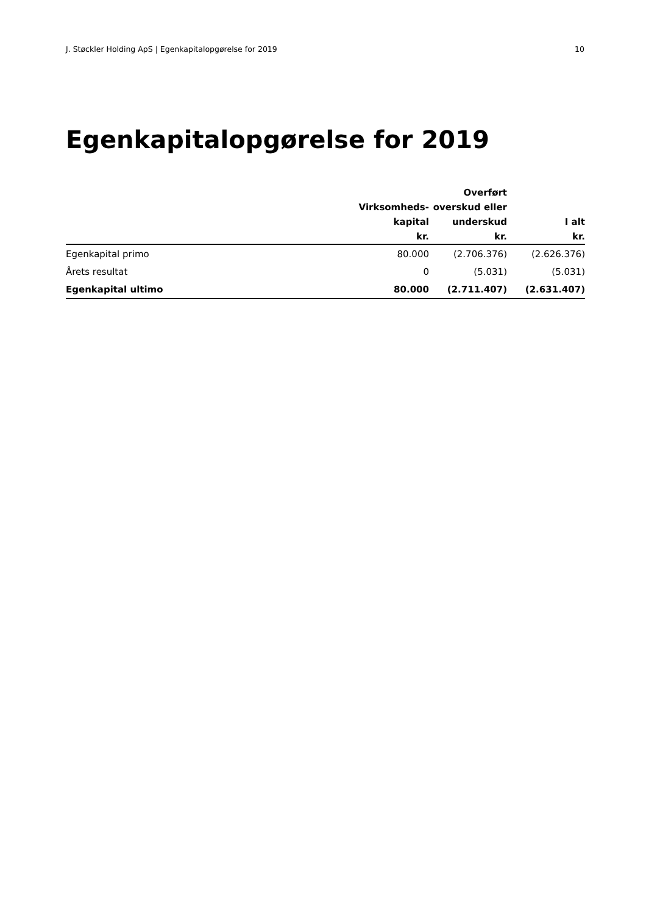J. Støckler Holding ApS | Egenkapitalopgørelse for 2019 10
Egenkapitalopgørelse for 2019
| | Virksomheds- kapital kr. | Overført overskud eller underskud kr. | I alt kr. |
| --- | --- | --- | --- |
| Egenkapital primo | 80.000 | (2.706.376) | (2.626.376) |
| Årets resultat | 0 | (5.031) | (5.031) |
| Egenkapital ultimo | 80.000 | (2.711.407) | (2.631.407) |